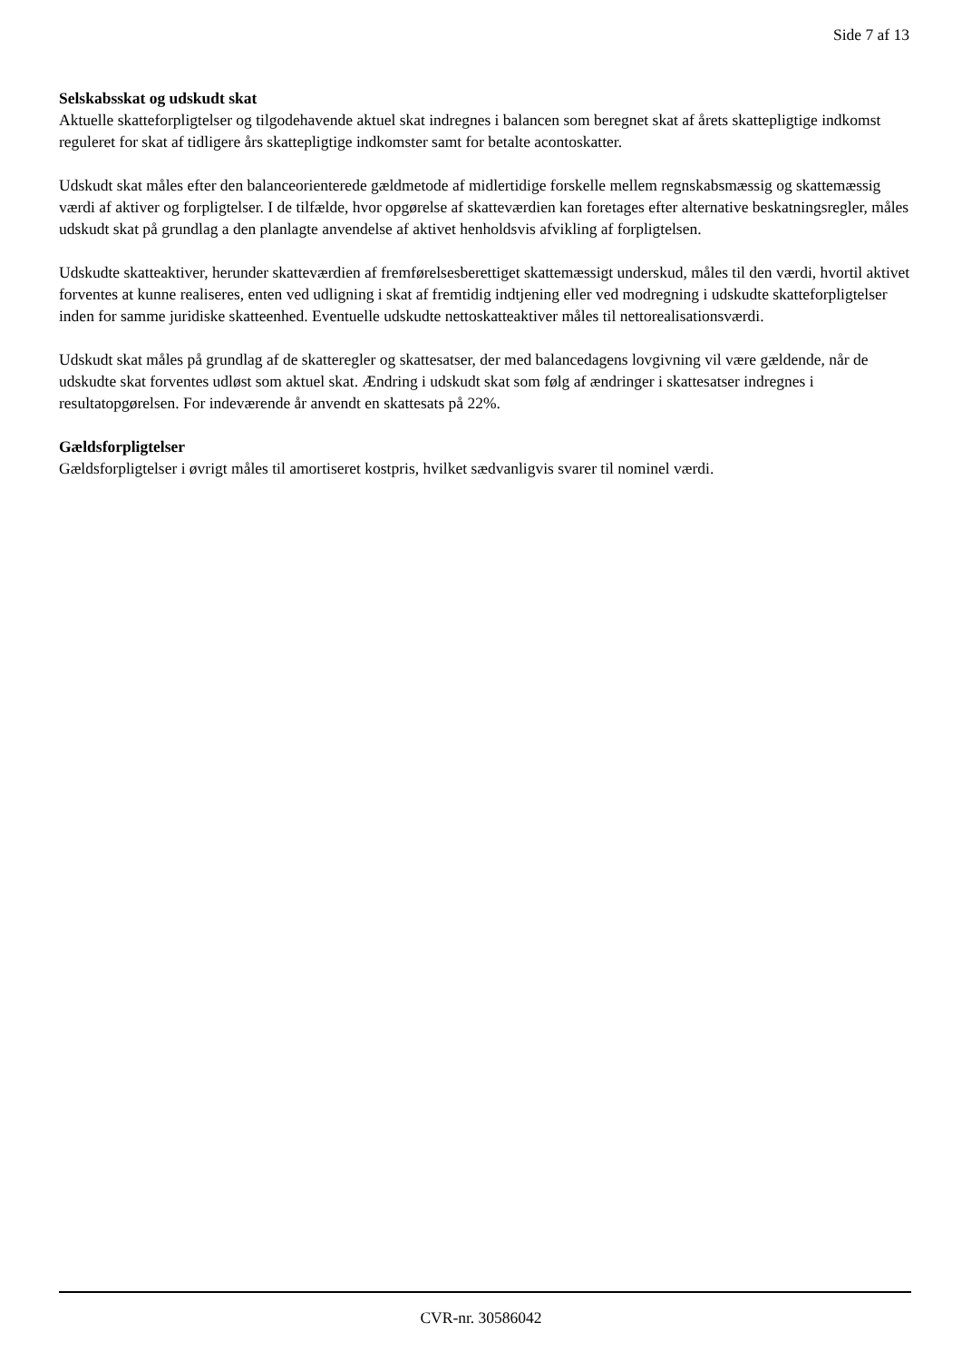Side 7 af 13
Selskabsskat og udskudt skat
Aktuelle skatteforpligtelser og tilgodehavende aktuel skat indregnes i balancen som beregnet skat af årets skattepligtige indkomst reguleret for skat af tidligere års skattepligtige indkomster samt for betalte acontoskatter.
Udskudt skat måles efter den balanceorienterede gældmetode af midlertidige forskelle mellem regnskabsmæssig og skattemæssig værdi af aktiver og forpligtelser. I de tilfælde, hvor opgørelse af skatteværdien kan foretages efter alternative beskatningsregler, måles udskudt skat på grundlag a den planlagte anvendelse af aktivet henholdsvis afvikling af forpligtelsen.
Udskudte skatteaktiver, herunder skatteværdien af fremførelsesberettiget skattemæssigt underskud, måles til den værdi, hvortil aktivet forventes at kunne realiseres, enten ved udligning i skat af fremtidig indtjening eller ved modregning i udskudte skatteforpligtelser inden for samme juridiske skatteenhed. Eventuelle udskudte nettoskatteaktiver måles til nettorealisationsværdi.
Udskudt skat måles på grundlag af de skatteregler og skattesatser, der med balancedagens lovgivning vil være gældende, når de udskudte skat forventes udløst som aktuel skat. Ændring i udskudt skat som følg af ændringer i skattesatser indregnes i resultatopgørelsen. For indeværende år anvendt en skattesats på 22%.
Gældsforpligtelser
Gældsforpligtelser i øvrigt måles til amortiseret kostpris, hvilket sædvanligvis svarer til nominel værdi.
CVR-nr. 30586042